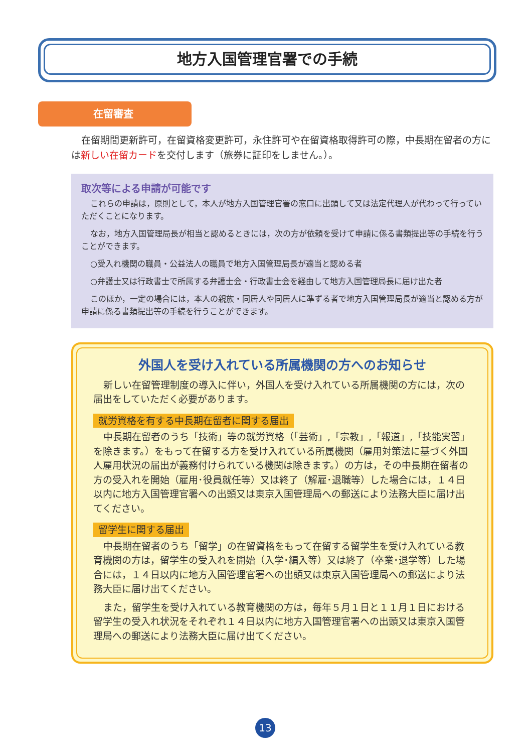地方入国管理官署での手続
在留審査
在留期間更新許可，在留資格変更許可，永住許可や在留資格取得許可の際，中長期在留者の方には新しい在留カードを交付します（旅券に証印をしません。）。
取次等による申請が可能です
これらの申請は，原則として，本人が地方入国管理官署の窓口に出頭して又は法定代理人が代わって行っていただくことになります。
なお，地方入国管理局長が相当と認めるときには，次の方が依頼を受けて申請に係る書類提出等の手続を行うことができます。
○受入れ機関の職員・公益法人の職員で地方入国管理局長が適当と認める者
○弁護士又は行政書士で所属する弁護士会・行政書士会を経由して地方入国管理局長に届け出た者
このほか，一定の場合には，本人の親族・同居人や同居人に準ずる者で地方入国管理局長が適当と認める方が申請に係る書類提出等の手続を行うことができます。
外国人を受け入れている所属機関の方へのお知らせ
新しい在留管理制度の導入に伴い，外国人を受け入れている所属機関の方には，次の届出をしていただく必要があります。
就労資格を有する中長期在留者に関する届出
中長期在留者のうち「技術」等の就労資格（「芸術」,「宗教」,「報道」,「技能実習」を除きます。）をもって在留する方を受け入れている所属機関（雇用対策法に基づく外国人雇用状況の届出が義務付けられている機関は除きます。）の方は，その中長期在留者の方の受入れを開始（雇用･役員就任等）又は終了（解雇･退職等）した場合には，１４日以内に地方入国管理官署への出頭又は東京入国管理局への郵送により法務大臣に届け出てください。
留学生に関する届出
中長期在留者のうち「留学」の在留資格をもって在留する留学生を受け入れている教育機関の方は，留学生の受入れを開始（入学･編入等）又は終了（卒業･退学等）した場合には，１４日以内に地方入国管理官署への出頭又は東京入国管理局への郵送により法務大臣に届け出てください。
また，留学生を受け入れている教育機関の方は，毎年５月１日と１１月１日における留学生の受入れ状況をそれぞれ１４日以内に地方入国管理官署への出頭又は東京入国管理局への郵送により法務大臣に届け出てください。
13